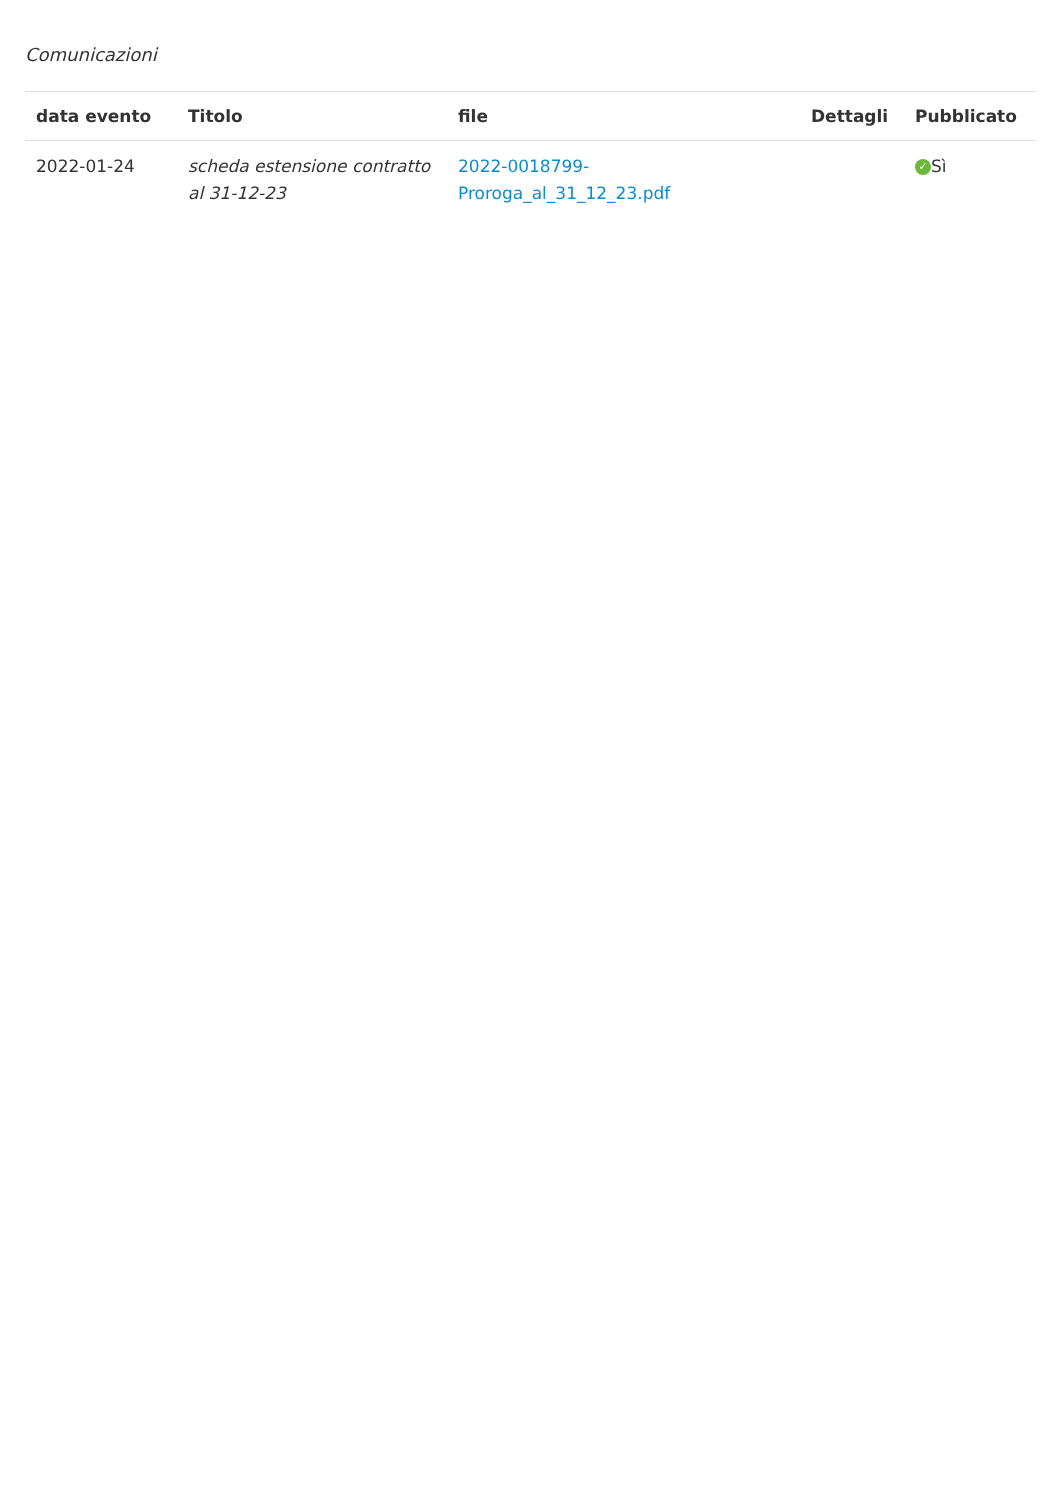Comunicazioni
| data evento | Titolo | file | Dettagli | Pubblicato |
| --- | --- | --- | --- | --- |
| 2022-01-24 | scheda estensione contratto al 31-12-23 | 2022-0018799-Proroga_al_31_12_23.pdf | | ✓ Sì |